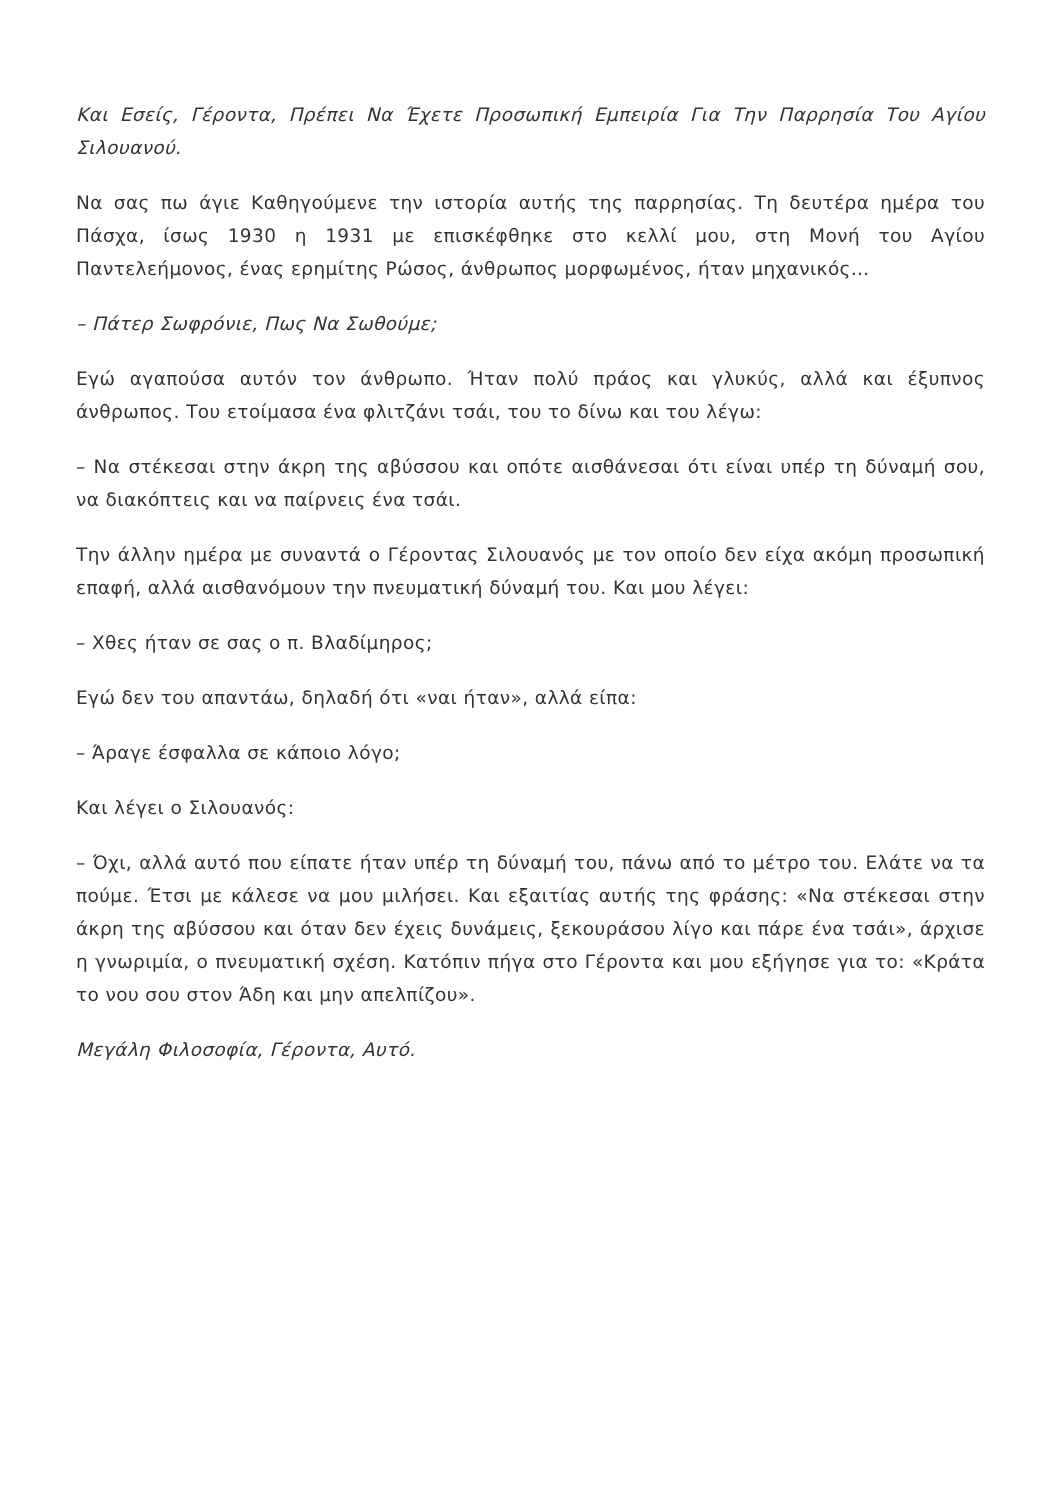Και Εσείς, Γέροντα, Πρέπει Να Έχετε Προσωπική Εμπειρία Για Την Παρρησία Του Αγίου Σιλουανού.
Να σας πω άγιε Καθηγούμενε την ιστορία αυτής της παρρησίας. Τη δευτέρα ημέρα του Πάσχα, ίσως 1930 η 1931 με επισκέφθηκε στο κελλί μου, στη Μονή του Αγίου Παντελεήμονος, ένας ερημίτης Ρώσος, άνθρωπος μορφωμένος, ήταν μηχανικός…
– Πάτερ Σωφρόνιε, Πως Να Σωθούμε;
Εγώ αγαπούσα αυτόν τον άνθρωπο. Ήταν πολύ πράος και γλυκύς, αλλά και έξυπνος άνθρωπος. Του ετοίμασα ένα φλιτζάνι τσάι, του το δίνω και του λέγω:
– Να στέκεσαι στην άκρη της αβύσσου και οπότε αισθάνεσαι ότι είναι υπέρ τη δύναμή σου, να διακόπτεις και να παίρνεις ένα τσάι.
Την άλλην ημέρα με συναντά ο Γέροντας Σιλουανός με τον οποίο δεν είχα ακόμη προσωπική επαφή, αλλά αισθανόμουν την πνευματική δύναμή του. Και μου λέγει:
– Χθες ήταν σε σας ο π. Βλαδίμηρος;
Εγώ δεν του απαντάω, δηλαδή ότι «ναι ήταν», αλλά είπα:
– Άραγε έσφαλλα σε κάποιο λόγο;
Και λέγει ο Σιλουανός:
– Όχι, αλλά αυτό που είπατε ήταν υπέρ τη δύναμή του, πάνω από το μέτρο του. Ελάτε να τα πούμε. Έτσι με κάλεσε να μου μιλήσει. Και εξαιτίας αυτής της φράσης: «Να στέκεσαι στην άκρη της αβύσσου και όταν δεν έχεις δυνάμεις, ξεκουράσου λίγο και πάρε ένα τσάι», άρχισε η γνωριμία, ο πνευματική σχέση. Κατόπιν πήγα στο Γέροντα και μου εξήγησε για το: «Κράτα το νου σου στον Άδη και μην απελπίζου».
Μεγάλη Φιλοσοφία, Γέροντα, Αυτό.